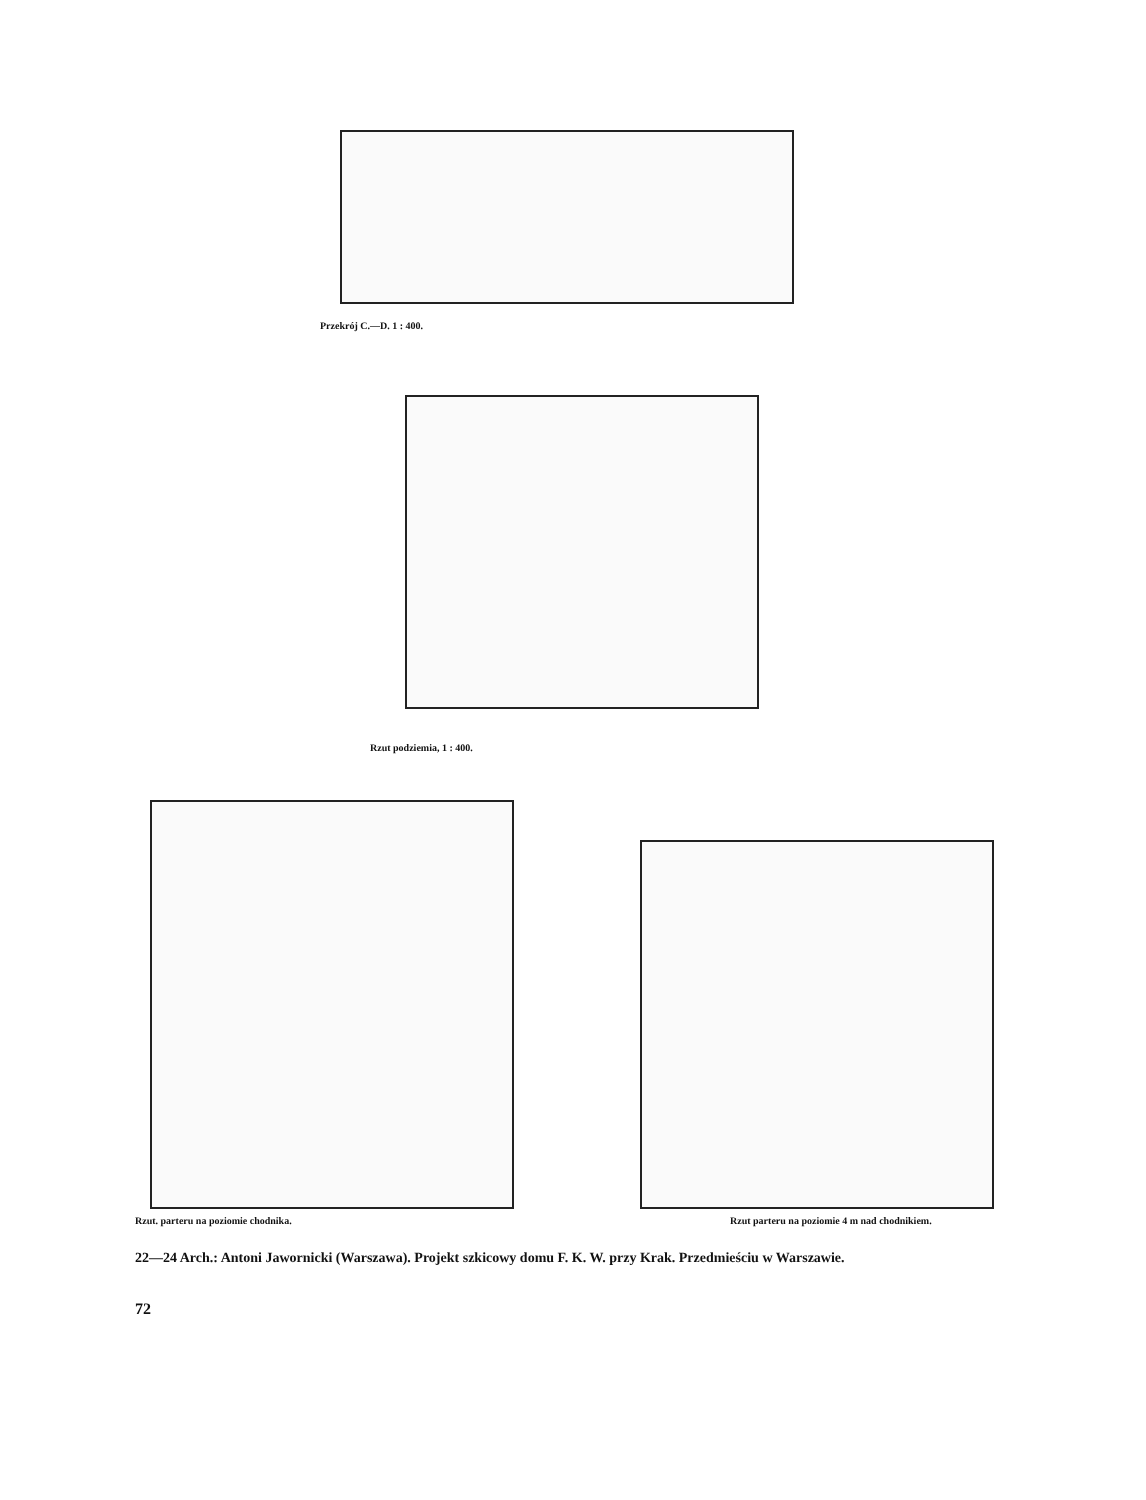Przekrój C.—D. 1 : 400.
Rzut podziemia, 1 : 400.
Rzut. parteru na poziomie chodnika.
Rzut parteru na poziomie 4 m nad chodnikiem.
22—24 Arch.: Antoni Jawornicki (Warszawa). Projekt szkicowy domu F. K. W. przy Krak. Przedmieściu w Warszawie.
72